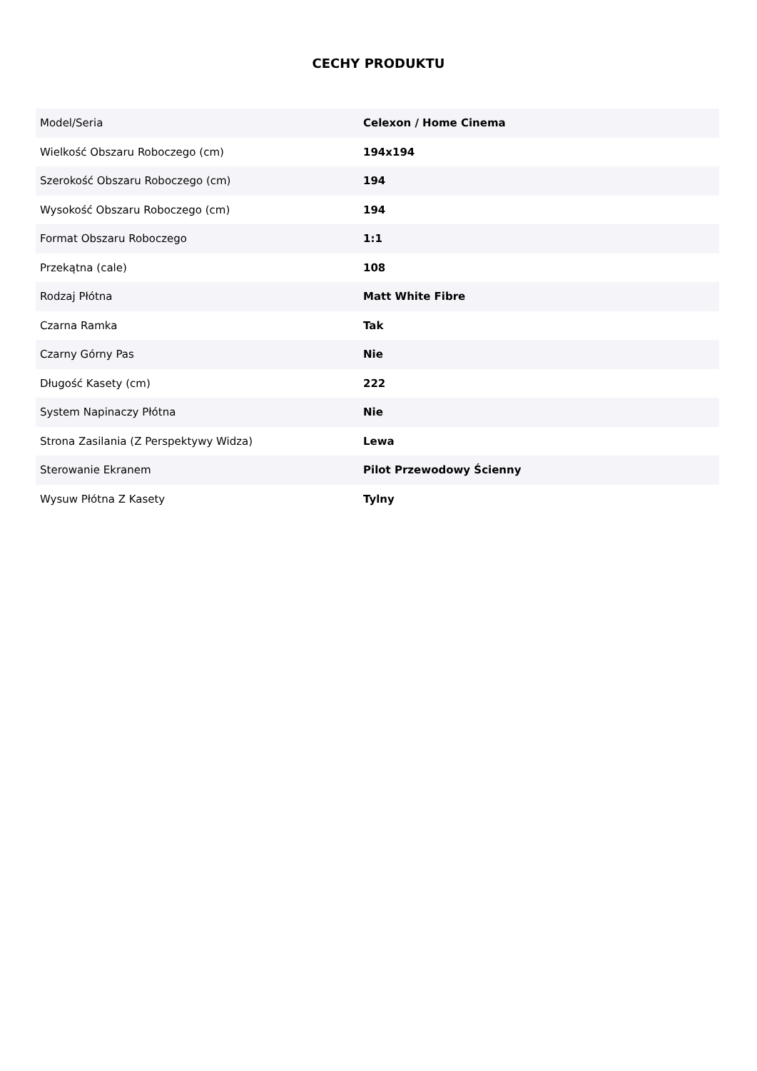CECHY PRODUKTU
| Model/Seria | Celexon / Home Cinema |
| Wielkość Obszaru Roboczego (cm) | 194x194 |
| Szerokość Obszaru Roboczego (cm) | 194 |
| Wysokość Obszaru Roboczego (cm) | 194 |
| Format Obszaru Roboczego | 1:1 |
| Przekątna (cale) | 108 |
| Rodzaj Płótna | Matt White Fibre |
| Czarna Ramka | Tak |
| Czarny Górny Pas | Nie |
| Długość Kasety (cm) | 222 |
| System Napinaczy Płótna | Nie |
| Strona Zasilania (Z Perspektywy Widza) | Lewa |
| Sterowanie Ekranem | Pilot Przewodowy Ścienny |
| Wysuw Płótna Z Kasety | Tylny |